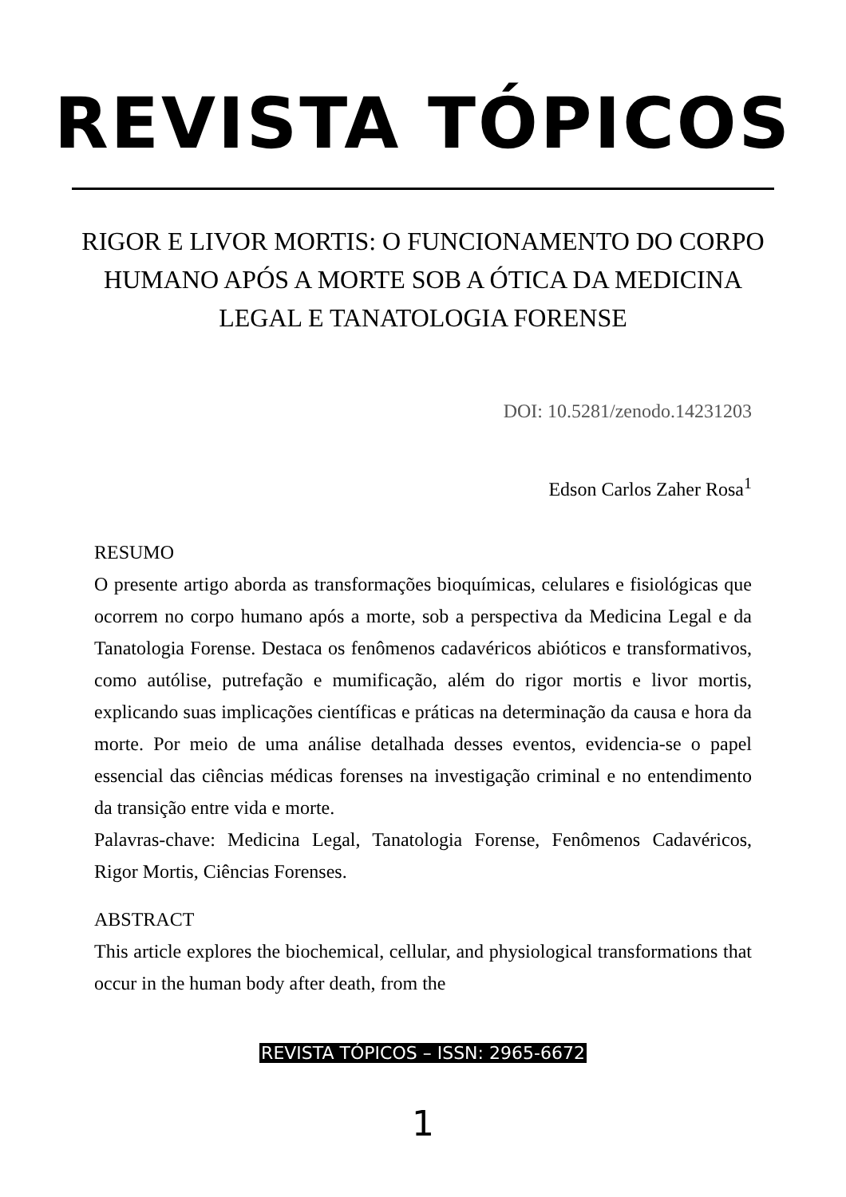REVISTA TÓPICOS
RIGOR E LIVOR MORTIS: O FUNCIONAMENTO DO CORPO HUMANO APÓS A MORTE SOB A ÓTICA DA MEDICINA LEGAL E TANATOLOGIA FORENSE
DOI: 10.5281/zenodo.14231203
Edson Carlos Zaher Rosa<sup>1</sup>
RESUMO
O presente artigo aborda as transformações bioquímicas, celulares e fisiológicas que ocorrem no corpo humano após a morte, sob a perspectiva da Medicina Legal e da Tanatologia Forense. Destaca os fenômenos cadavéricos abióticos e transformativos, como autólise, putrefação e mumificação, além do rigor mortis e livor mortis, explicando suas implicações científicas e práticas na determinação da causa e hora da morte. Por meio de uma análise detalhada desses eventos, evidencia-se o papel essencial das ciências médicas forenses na investigação criminal e no entendimento da transição entre vida e morte.
Palavras-chave: Medicina Legal, Tanatologia Forense, Fenômenos Cadavéricos, Rigor Mortis, Ciências Forenses.
ABSTRACT
This article explores the biochemical, cellular, and physiological transformations that occur in the human body after death, from the
REVISTA TÓPICOS – ISSN: 2965-6672
1